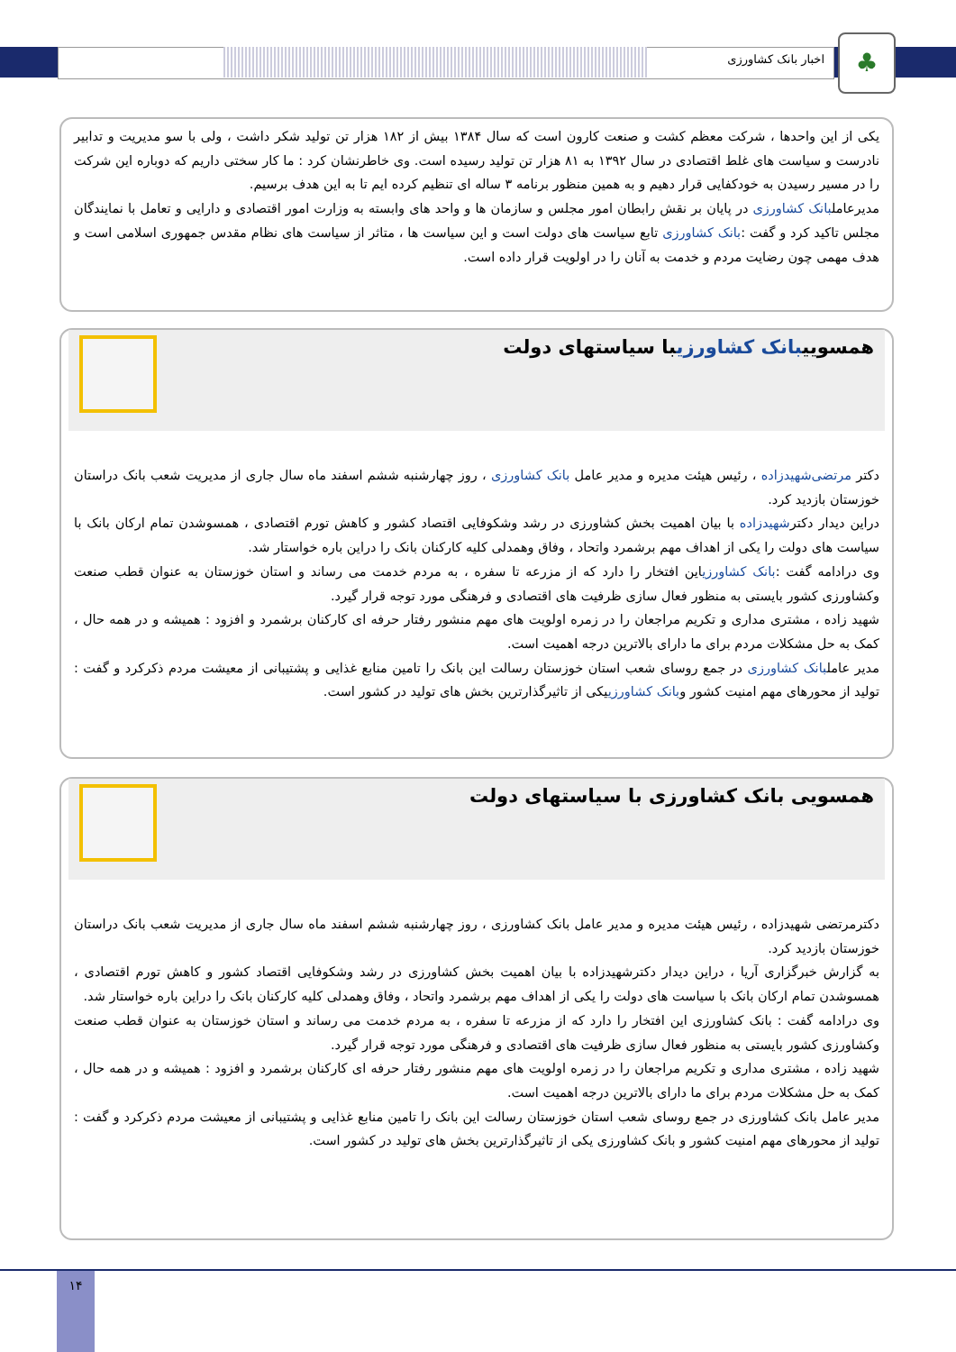اخبار بانک کشاورزی ♣
یکی از این واحدها ، شرکت معظم کشت و صنعت کارون است که سال ۱۳۸۴ بیش از ۱۸۲ هزار تن تولید شکر داشت ، ولی با سو مدیریت و تدابیر نادرست و سیاست های غلط اقتصادی در سال ۱۳۹۲ به ۸۱ هزار تن تولید رسیده است. وی خاطرنشان کرد : ما کار سختی داریم که دوباره این شرکت را در مسیر رسیدن به خودکفایی قرار دهیم و به همین منظور برنامه ۳ ساله ای تنظیم کرده ایم تا به این هدف برسیم.
مدیرعاملبانک کشاورزی در پایان بر نقش رابطان امور مجلس و سازمان ها و واحد های وابسته به وزارت امور اقتصادی و دارایی و تعامل با نمایندگان مجلس تاکید کرد و گفت :بانک کشاورزی تابع سیاست های دولت است و این سیاست ها ، متاثر از سیاست های نظام مقدس جمهوری اسلامی است و هدف مهمی چون رضایت مردم و خدمت به آنان را در اولویت قرار داده است.
همسوییبانک کشاورزیبا سیاستهای دولت
دکتر مرتضی‌شهیدزاده ، رئیس هیئت مدیره و مدیر عامل بانک کشاورزی ، روز چهارشنبه ششم اسفند ماه سال جاری از مدیریت شعب بانک دراستان خوزستان بازدید کرد.
دراین دیدار دکترشهیدزاده با بیان اهمیت بخش کشاورزی در رشد وشکوفایی اقتصاد کشور و کاهش تورم اقتصادی ، همسوشدن تمام ارکان بانک با سیاست های دولت را یکی از اهداف مهم برشمرد واتحاد ، وفاق وهمدلی کلیه کارکنان بانک را دراین باره خواستار شد.
وی درادامه گفت :بانک کشاورزیاین افتخار را دارد که از مزرعه تا سفره ، به مردم خدمت می رساند و استان خوزستان به عنوان قطب صنعت وکشاورزی کشور بایستی به منظور فعال سازی ظرفیت های اقتصادی و فرهنگی مورد توجه قرار گیرد.
شهید زاده ، مشتری مداری و تکریم مراجعان را در زمره اولویت های مهم منشور رفتار حرفه ای کارکنان برشمرد و افزود : همیشه و در همه حال ، کمک به حل مشکلات مردم برای ما دارای بالاترین درجه اهمیت است.
مدیر عاملبانک کشاورزی در جمع روسای شعب استان خوزستان رسالت این بانک را تامین منابع غذایی و پشتیبانی از معیشت مردم ذکرکرد و گفت : تولید از محورهای مهم امنیت کشور وبانک کشاورزییکی از تاثیرگذارترین بخش های تولید در کشور است.
همسویی بانک کشاورزی با سیاستهای دولت
دکترمرتضی شهیدزاده ، رئیس هیئت مدیره و مدیر عامل بانک کشاورزی ، روز چهارشنبه ششم اسفند ماه سال جاری از مدیریت شعب بانک دراستان خوزستان بازدید کرد.
به گزارش خبرگزاری آریا ، دراین دیدار دکترشهیدزاده با بیان اهمیت بخش کشاورزی در رشد وشکوفایی اقتصاد کشور و کاهش تورم اقتصادی ، همسوشدن تمام ارکان بانک با سیاست های دولت را یکی از اهداف مهم برشمرد واتحاد ، وفاق وهمدلی کلیه کارکنان بانک را دراین باره خواستار شد.
وی درادامه گفت : بانک کشاورزی این افتخار را دارد که از مزرعه تا سفره ، به مردم خدمت می رساند و استان خوزستان به عنوان قطب صنعت وکشاورزی کشور بایستی به منظور فعال سازی ظرفیت های اقتصادی و فرهنگی مورد توجه قرار گیرد.
شهید زاده ، مشتری مداری و تکریم مراجعان را در زمره اولویت های مهم منشور رفتار حرفه ای کارکنان برشمرد و افزود : همیشه و در همه حال ، کمک به حل مشکلات مردم برای ما دارای بالاترین درجه اهمیت است.
مدیر عامل بانک کشاورزی در جمع روسای شعب استان خوزستان رسالت این بانک را تامین منابع غذایی و پشتیبانی از معیشت مردم ذکرکرد و گفت : تولید از محورهای مهم امنیت کشور و بانک کشاورزی یکی از تاثیرگذارترین بخش های تولید در کشور است.
۱۴